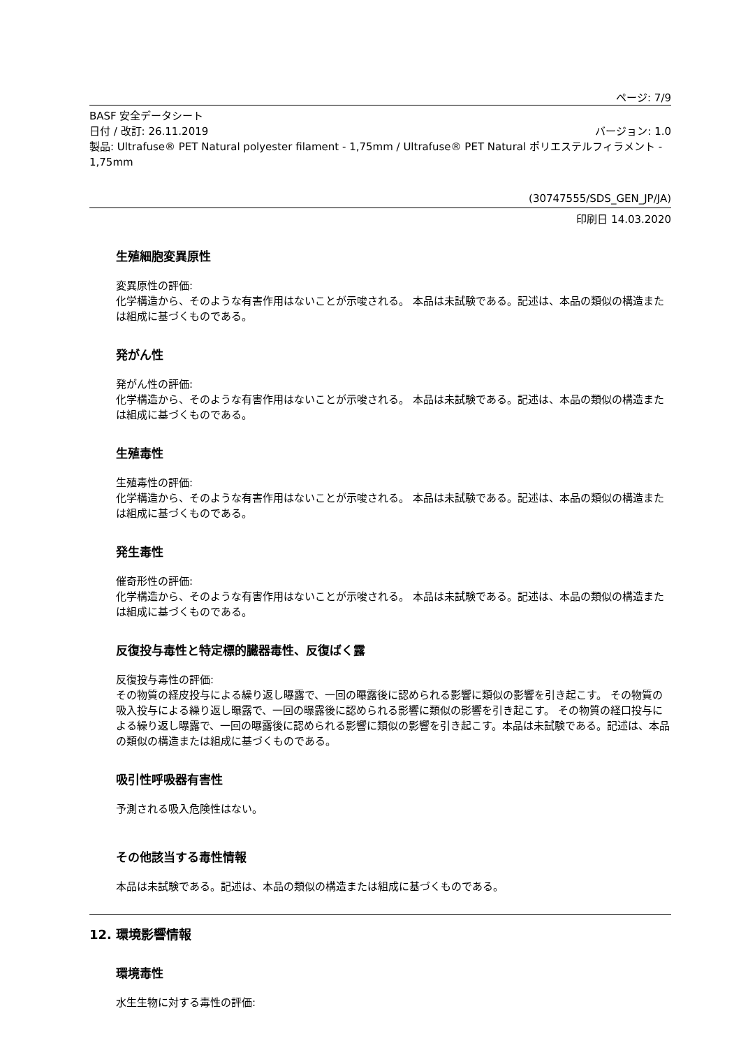ページ: 7/9
BASF 安全データシート
日付 / 改訂: 26.11.2019 バージョン: 1.0
製品: Ultrafuse® PET Natural polyester filament - 1,75mm / Ultrafuse® PET Natural ポリエステルフィラメント - 1,75mm
(30747555/SDS_GEN_JP/JA)
印刷日 14.03.2020
生殖細胞変異原性
変異原性の評価:
化学構造から、そのような有害作用はないことが示唆される。 本品は未試験である。記述は、本品の類似の構造または組成に基づくものである。
発がん性
発がん性の評価:
化学構造から、そのような有害作用はないことが示唆される。 本品は未試験である。記述は、本品の類似の構造または組成に基づくものである。
生殖毒性
生殖毒性の評価:
化学構造から、そのような有害作用はないことが示唆される。 本品は未試験である。記述は、本品の類似の構造または組成に基づくものである。
発生毒性
催奇形性の評価:
化学構造から、そのような有害作用はないことが示唆される。 本品は未試験である。記述は、本品の類似の構造または組成に基づくものである。
反復投与毒性と特定標的臓器毒性、反復ばく露
反復投与毒性の評価:
その物質の経皮投与による繰り返し曝露で、一回の曝露後に認められる影響に類似の影響を引き起こす。 その物質の吸入投与による繰り返し曝露で、一回の曝露後に認められる影響に類似の影響を引き起こす。 その物質の経口投与による繰り返し曝露で、一回の曝露後に認められる影響に類似の影響を引き起こす。本品は未試験である。記述は、本品の類似の構造または組成に基づくものである。
吸引性呼吸器有害性
予測される吸入危険性はない。
その他該当する毒性情報
本品は未試験である。記述は、本品の類似の構造または組成に基づくものである。
12. 環境影響情報
環境毒性
水生生物に対する毒性の評価: